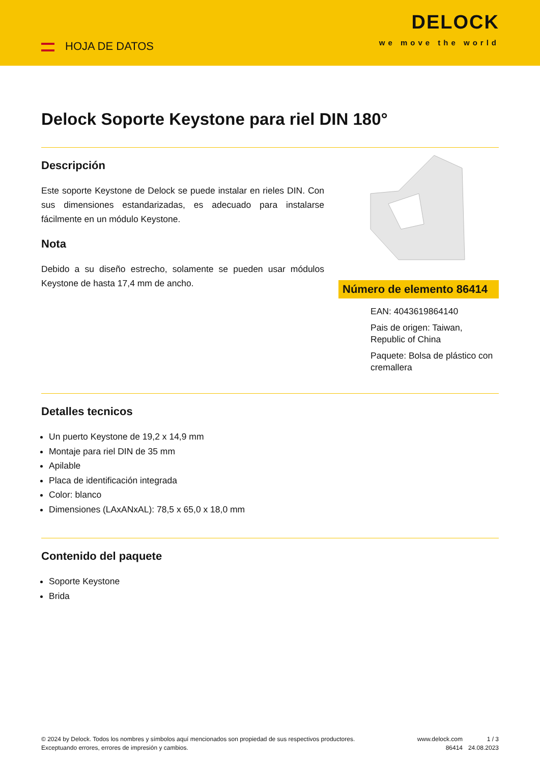HOJA DE DATOS
DELOCK
we move the world
Delock Soporte Keystone para riel DIN 180°
Descripción
Este soporte Keystone de Delock se puede instalar en rieles DIN. Con sus dimensiones estandarizadas, es adecuado para instalarse fácilmente en un módulo Keystone.
Nota
Debido a su diseño estrecho, solamente se pueden usar módulos Keystone de hasta 17,4 mm de ancho.
Número de elemento 86414
EAN: 4043619864140
Pais de origen: Taiwan, Republic of China
Paquete: Bolsa de plástico con cremallera
Detalles tecnicos
Un puerto Keystone de 19,2 x 14,9 mm
Montaje para riel DIN de 35 mm
Apilable
Placa de identificación integrada
Color: blanco
Dimensiones (LAxANxAL): 78,5 x 65,0 x 18,0 mm
Contenido del paquete
Soporte Keystone
Brida
© 2024 by Delock. Todos los nombres y símbolos aquí mencionados son propiedad de sus respectivos productores. Exceptuando errores, errores de impresión y cambios.
www.delock.com
86414
1 / 3
24.08.2023